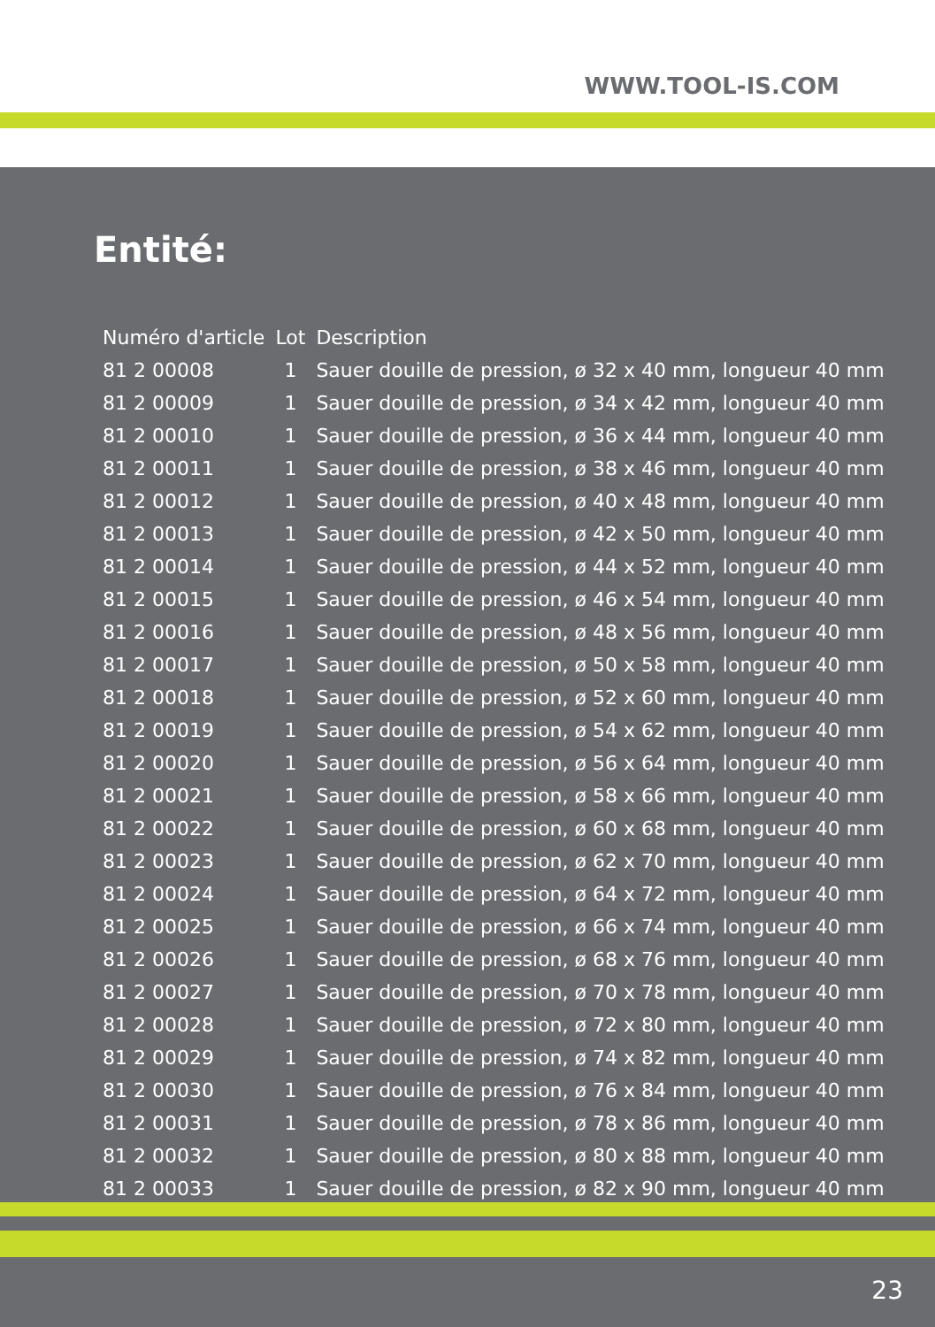WWW.TOOL-IS.COM
Entité:
| Numéro d'article | Lot | Description |
| --- | --- | --- |
| 81 2 00008 | 1 | Sauer douille de pression, ø 32 x 40 mm, longueur 40 mm |
| 81 2 00009 | 1 | Sauer douille de pression, ø 34 x 42 mm, longueur 40 mm |
| 81 2 00010 | 1 | Sauer douille de pression, ø 36 x 44 mm, longueur 40 mm |
| 81 2 00011 | 1 | Sauer douille de pression, ø 38 x 46 mm, longueur 40 mm |
| 81 2 00012 | 1 | Sauer douille de pression, ø 40 x 48 mm, longueur 40 mm |
| 81 2 00013 | 1 | Sauer douille de pression, ø 42 x 50 mm, longueur 40 mm |
| 81 2 00014 | 1 | Sauer douille de pression, ø 44 x 52 mm, longueur 40 mm |
| 81 2 00015 | 1 | Sauer douille de pression, ø 46 x 54 mm, longueur 40 mm |
| 81 2 00016 | 1 | Sauer douille de pression, ø 48 x 56 mm, longueur 40 mm |
| 81 2 00017 | 1 | Sauer douille de pression, ø 50 x 58 mm, longueur 40 mm |
| 81 2 00018 | 1 | Sauer douille de pression, ø 52 x 60 mm, longueur 40 mm |
| 81 2 00019 | 1 | Sauer douille de pression, ø 54 x 62 mm, longueur 40 mm |
| 81 2 00020 | 1 | Sauer douille de pression, ø 56 x 64 mm, longueur 40 mm |
| 81 2 00021 | 1 | Sauer douille de pression, ø 58 x 66 mm, longueur 40 mm |
| 81 2 00022 | 1 | Sauer douille de pression, ø 60 x 68 mm, longueur 40 mm |
| 81 2 00023 | 1 | Sauer douille de pression, ø 62 x 70 mm, longueur 40 mm |
| 81 2 00024 | 1 | Sauer douille de pression, ø 64 x 72 mm, longueur 40 mm |
| 81 2 00025 | 1 | Sauer douille de pression, ø 66 x 74 mm, longueur 40 mm |
| 81 2 00026 | 1 | Sauer douille de pression, ø 68 x 76 mm, longueur 40 mm |
| 81 2 00027 | 1 | Sauer douille de pression, ø 70 x 78 mm, longueur 40 mm |
| 81 2 00028 | 1 | Sauer douille de pression, ø 72 x 80 mm, longueur 40 mm |
| 81 2 00029 | 1 | Sauer douille de pression, ø 74 x 82 mm, longueur 40 mm |
| 81 2 00030 | 1 | Sauer douille de pression, ø 76 x 84 mm, longueur 40 mm |
| 81 2 00031 | 1 | Sauer douille de pression, ø 78 x 86 mm, longueur 40 mm |
| 81 2 00032 | 1 | Sauer douille de pression, ø 80 x 88 mm, longueur 40 mm |
| 81 2 00033 | 1 | Sauer douille de pression, ø 82 x 90 mm, longueur 40 mm |
23